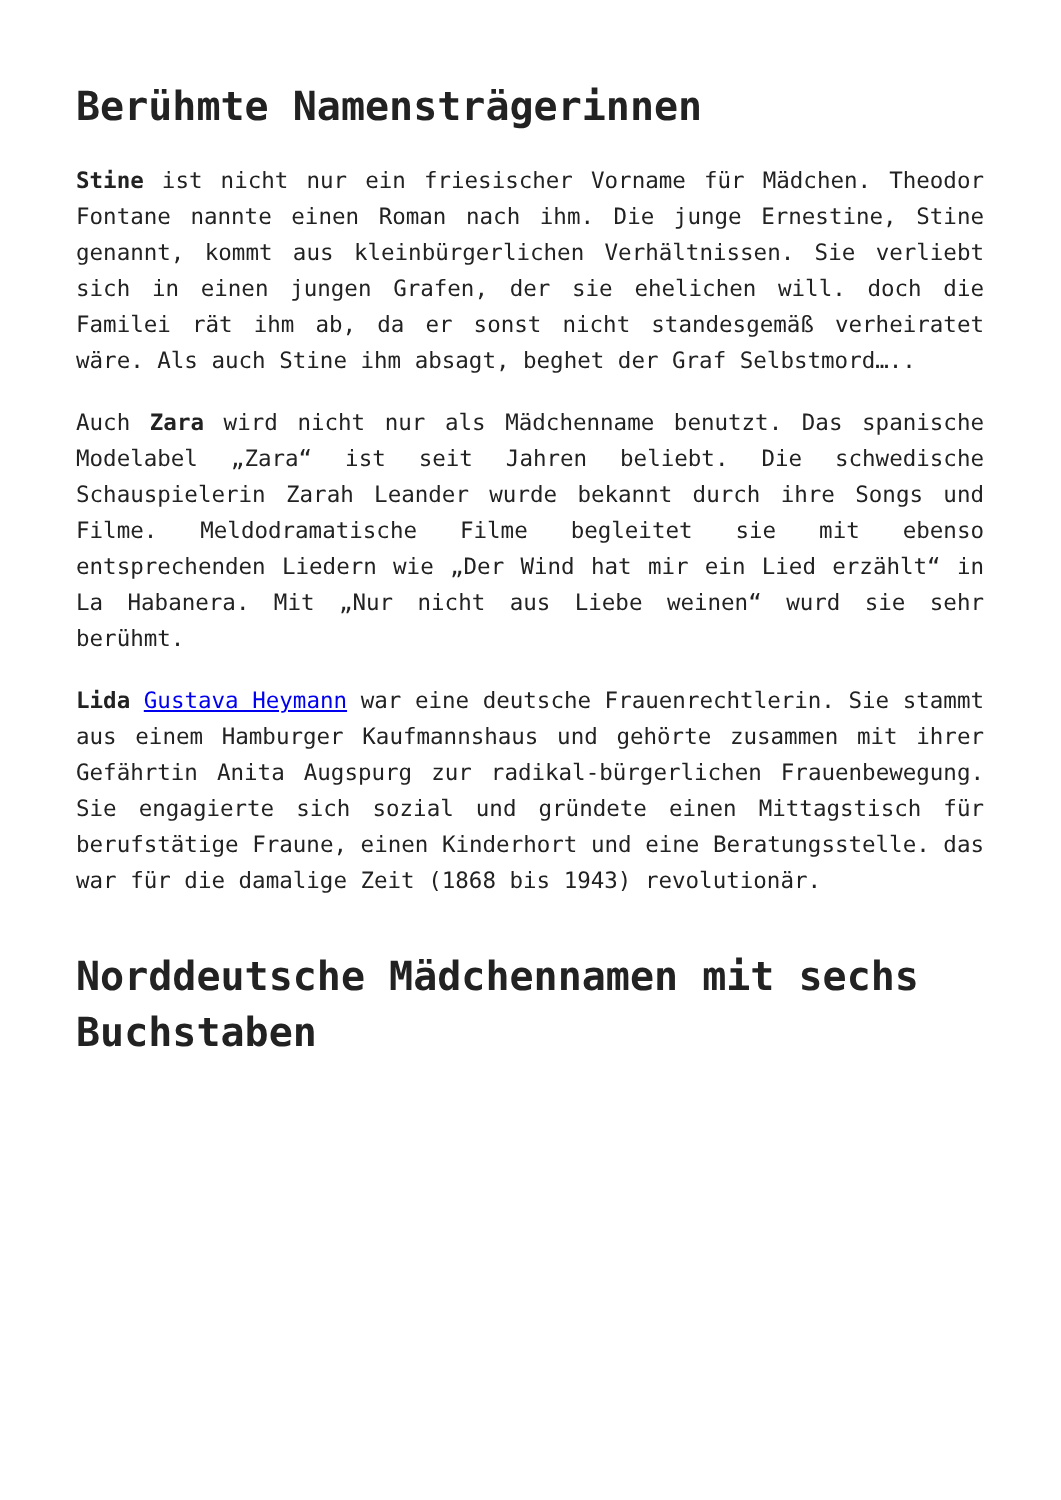Berühmte Namensträgerinnen
Stine ist nicht nur ein friesischer Vorname für Mädchen. Theodor Fontane nannte einen Roman nach ihm. Die junge Ernestine, Stine genannt, kommt aus kleinbürgerlichen Verhältnissen. Sie verliebt sich in einen jungen Grafen, der sie ehelichen will. doch die Familei rät ihm ab, da er sonst nicht standesgemäß verheiratet wäre. Als auch Stine ihm absagt, beghet der Graf Selbstmord…..
Auch Zara wird nicht nur als Mädchenname benutzt. Das spanische Modelabel „Zara“ ist seit Jahren beliebt. Die schwedische Schauspielerin Zarah Leander wurde bekannt durch ihre Songs und Filme. Meldodramatische Filme begleitet sie mit ebenso entsprechenden Liedern wie „Der Wind hat mir ein Lied erzählt“ in La Habanera. Mit „Nur nicht aus Liebe weinen“ wurd sie sehr berühmt.
Lida Gustava Heymann war eine deutsche Frauenrechtlerin. Sie stammt aus einem Hamburger Kaufmannshaus und gehörte zusammen mit ihrer Gefährtin Anita Augspurg zur radikal-bürgerlichen Frauenbewegung. Sie engagierte sich sozial und gründete einen Mittagstisch für berufstätige Fraune, einen Kinderhort und eine Beratungsstelle. das war für die damalige Zeit (1868 bis 1943) revolutionär.
Norddeutsche Mädchennamen mit sechs Buchstaben